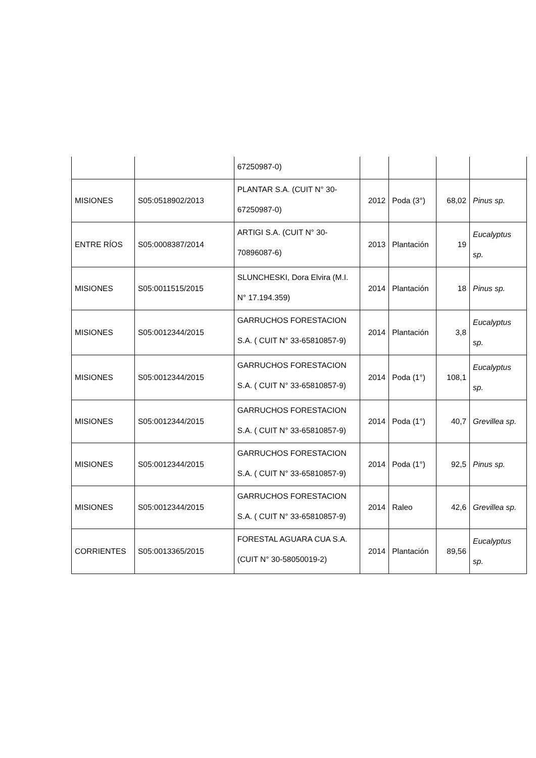| | | 67250987-0) | | | | |
| MISIONES | S05:0518902/2013 | PLANTAR S.A. (CUIT N° 30-67250987-0) | 2012 | Poda (3°) | 68,02 | Pinus sp. |
| ENTRE RÍOS | S05:0008387/2014 | ARTIGI S.A. (CUIT N° 30-70896087-6) | 2013 | Plantación | 19 | Eucalyptus sp. |
| MISIONES | S05:0011515/2015 | SLUNCHESKI, Dora Elvira (M.I. N° 17.194.359) | 2014 | Plantación | 18 | Pinus sp. |
| MISIONES | S05:0012344/2015 | GARRUCHOS FORESTACION S.A. ( CUIT N° 33-65810857-9) | 2014 | Plantación | 3,8 | Eucalyptus sp. |
| MISIONES | S05:0012344/2015 | GARRUCHOS FORESTACION S.A. ( CUIT N° 33-65810857-9) | 2014 | Poda (1°) | 108,1 | Eucalyptus sp. |
| MISIONES | S05:0012344/2015 | GARRUCHOS FORESTACION S.A. ( CUIT N° 33-65810857-9) | 2014 | Poda (1°) | 40,7 | Grevillea sp. |
| MISIONES | S05:0012344/2015 | GARRUCHOS FORESTACION S.A. ( CUIT N° 33-65810857-9) | 2014 | Poda (1°) | 92,5 | Pinus sp. |
| MISIONES | S05:0012344/2015 | GARRUCHOS FORESTACION S.A. ( CUIT N° 33-65810857-9) | 2014 | Raleo | 42,6 | Grevillea sp. |
| CORRIENTES | S05:0013365/2015 | FORESTAL AGUARA CUA S.A. (CUIT N° 30-58050019-2) | 2014 | Plantación | 89,56 | Eucalyptus sp. |